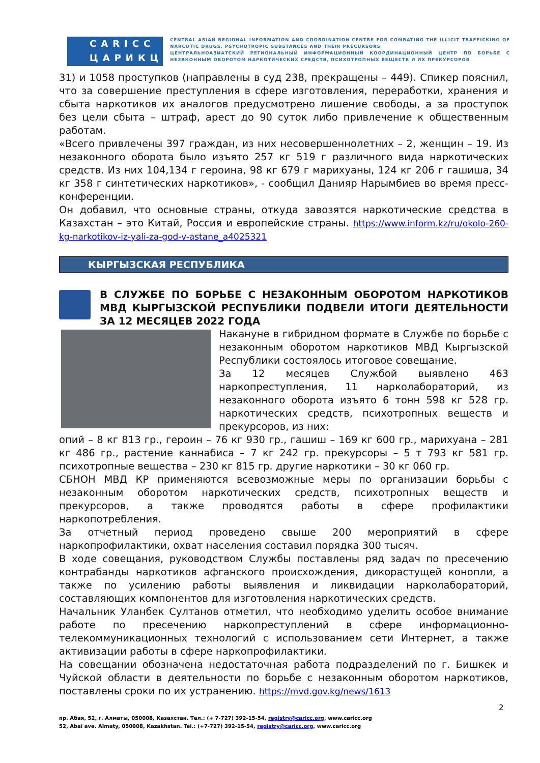CARICC
ЦАРИКЦ
CENTRAL ASIAN REGIONAL INFORMATION AND COORDINATION CENTRE FOR COMBATING THE ILLICIT TRAFFICKING OF NARCOTIC DRUGS, PSYCHOTROPIC SUBSTANCES AND THEIR PRECURSORS
ЦЕНТРАЛЬНОАЗИАТСКИЙ РЕГИОНАЛЬНЫЙ ИНФОРМАЦИОННЫЙ КООРДИНАЦИОННЫЙ ЦЕНТР ПО БОРЬБЕ С НЕЗАКОННЫМ ОБОРОТОМ НАРКОТИЧЕСКИХ СРЕДСТВ, ПСИХОТРОПНЫХ ВЕЩЕСТВ И ИХ ПРЕКУРСОРОВ
31) и 1058 проступков (направлены в суд 238, прекращены – 449). Спикер пояснил, что за совершение преступления в сфере изготовления, переработки, хранения и сбыта наркотиков их аналогов предусмотрено лишение свободы, а за проступок без цели сбыта – штраф, арест до 90 суток либо привлечение к общественным работам.
«Всего привлечены 397 граждан, из них несовершеннолетних – 2, женщин – 19. Из незаконного оборота было изъято 257 кг 519 г различного вида наркотических средств. Из них 104,134 г героина, 98 кг 679 г марихуаны, 124 кг 206 г гашиша, 34 кг 358 г синтетических наркотиков», - сообщил Данияр Нарымбиев во время пресс-конференции.
Он добавил, что основные страны, откуда завозятся наркотические средства в Казахстан – это Китай, Россия и европейские страны. https://www.inform.kz/ru/okolo-260-kg-narkotikov-iz-yali-za-god-v-astane_a4025321
КЫРГЫЗСКАЯ РЕСПУБЛИКА
В СЛУЖБЕ ПО БОРЬБЕ С НЕЗАКОННЫМ ОБОРОТОМ НАРКОТИКОВ МВД КЫРГЫЗСКОЙ РЕСПУБЛИКИ ПОДВЕЛИ ИТОГИ ДЕЯТЕЛЬНОСТИ ЗА 12 МЕСЯЦЕВ 2022 ГОДА
Накануне в гибридном формате в Службе по борьбе с незаконным оборотом наркотиков МВД Кыргызской Республики состоялось итоговое совещание.
За 12 месяцев Службой выявлено 463 наркопреступления, 11 нарколабораторий, из незаконного оборота изъято 6 тонн 598 кг 528 гр. наркотических средств, психотропных веществ и прекурсоров, из них:
опий – 8 кг 813 гр., героин – 76 кг 930 гр., гашиш – 169 кг 600 гр., марихуана – 281 кг 486 гр., растение каннабиса – 7 кг 242 гр. прекурсоры – 5 т 793 кг 581 гр. психотропные вещества – 230 кг 815 гр. другие наркотики – 30 кг 060 гр.
СБНОН МВД КР применяются всевозможные меры по организации борьбы с незаконным оборотом наркотических средств, психотропных веществ и прекурсоров, а также проводятся работы в сфере профилактики наркопотребления.
За отчетный период проведено свыше 200 мероприятий в сфере наркопрофилактики, охват населения составил порядка 300 тысяч.
В ходе совещания, руководством Службы поставлены ряд задач по пресечению контрабанды наркотиков афганского происхождения, дикорастущей конопли, а также по усилению работы выявления и ликвидации нарколабораторий, составляющих компонентов для изготовления наркотических средств.
Начальник Уланбек Султанов отметил, что необходимо уделить особое внимание работе по пресечению наркопреступлений в сфере информационно-телекоммуникационных технологий с использованием сети Интернет, а также активизации работы в сфере наркопрофилактики.
На совещании обозначена недостаточная работа подразделений по г. Бишкек и Чуйской области в деятельности по борьбе с незаконным оборотом наркотиков, поставлены сроки по их устранению. https://mvd.gov.kg/news/1613
2
пр. Абая, 52, г. Алматы, 050008, Казахстан. Тел.: (+ 7-727) 392-15-54, registry@caricc.org, www.caricc.org
52, Abai ave. Almaty, 050008, Kazakhstan. Tel.: (+7-727) 392-15-54, registry@caricc.org, www.caricc.org